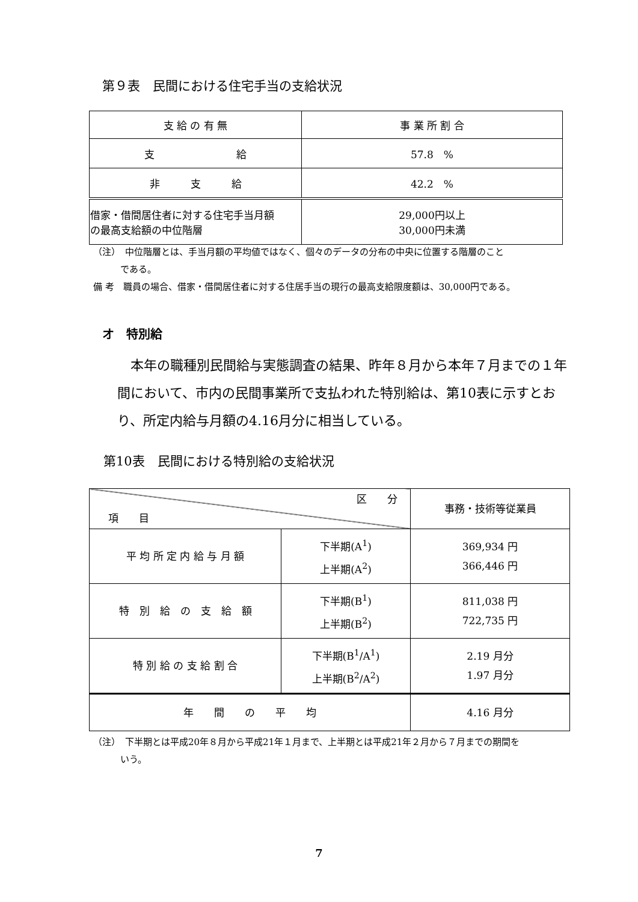第９表　民間における住宅手当の支給状況
| 支 給 の 有 無 | 事 業 所 割 合 |
| --- | --- |
| 支 給 | 57.8 % |
| 非 支 給 | 42.2 % |
| 借家・借間居住者に対する住宅手当月額 の最高支給額の中位階層 | 29,000円以上 30,000円未満 |
（注）　中位階層とは、手当月額の平均値ではなく、個々のデータの分布の中央に位置する階層のこと
　　　である。
備 考　職員の場合、借家・借間居住者に対する住居手当の現行の最高支給限度額は、30,000円である。
オ　特別給
　本年の職種別民間給与実態調査の結果、昨年８月から本年７月までの１年間において、市内の民間事業所で支払われた特別給は、第10表に示すとおり、所定内給与月額の4.16月分に相当している。
第10表　民間における特別給の支給状況
| 区 分 項 目 | | 事務・技術等従業員 |
| 平 均 所 定 内 給 与 月 額 | 下半期(A<sup>1</sup>) 上半期(A<sup>2</sup>) | 369,934 円 366,446 円 |
| 特 別 給 の 支 給 額 | 下半期(B<sup>1</sup>) 上半期(B<sup>2</sup>) | 811,038 円 722,735 円 |
| 特 別 給 の 支 給 割 合 | 下半期(B<sup>1</sup>/A<sup>1</sup>) 上半期(B<sup>2</sup>/A<sup>2</sup>) | 2.19 月分 1.97 月分 |
| 年 間 の 平 均 | | 4.16 月分 |
（注）　下半期とは平成20年８月から平成21年１月まで、上半期とは平成21年２月から７月までの期間を
　　　いう。
7